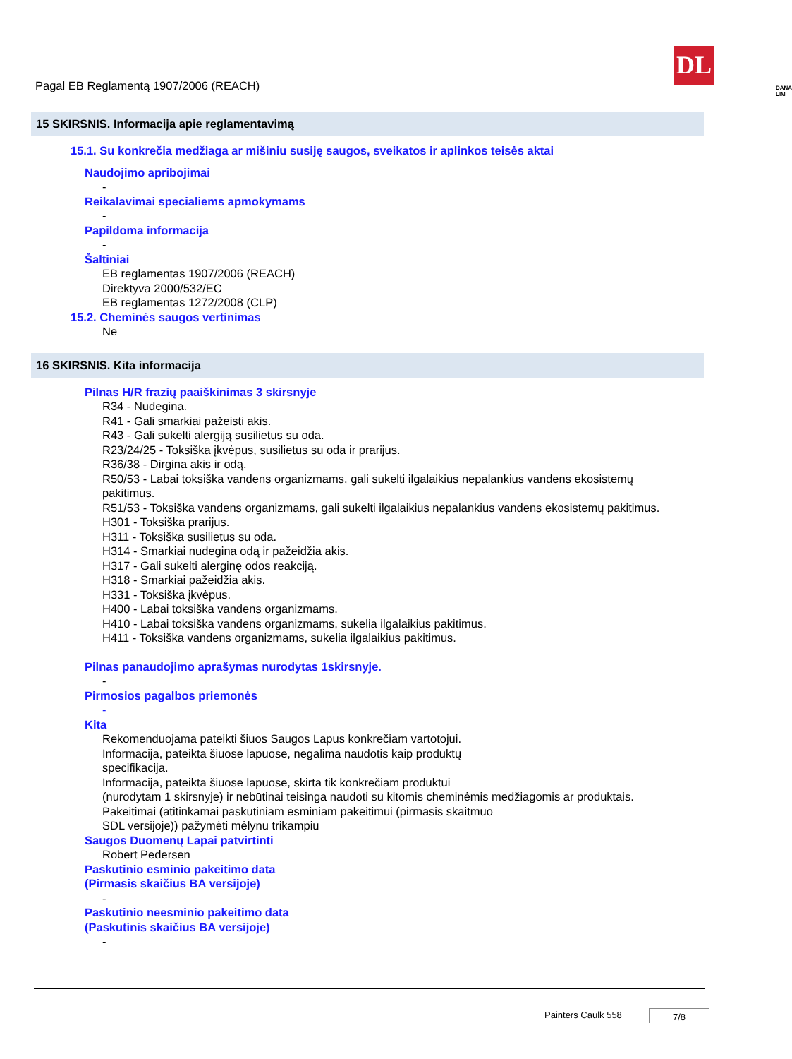Pagal EB Reglamentą 1907/2006 (REACH)
DL
DANA LIM
15 SKIRSNIS. Informacija apie reglamentavimą
15.1. Su konkrečia medžiaga ar mišiniu susiję saugos, sveikatos ir aplinkos teisės aktai
Naudojimo apribojimai
-
Reikalavimai specialiems apmokymams
-
Papildoma informacija
-
Šaltiniai
EB reglamentas 1907/2006 (REACH)
Direktyva 2000/532/EC
EB reglamentas 1272/2008 (CLP)
15.2. Cheminės saugos vertinimas
Ne
16 SKIRSNIS. Kita informacija
Pilnas H/R frazių paaiškinimas 3 skirsnyje
R34 - Nudegina.
R41 - Gali smarkiai pažeisti akis.
R43 - Gali sukelti alergiją susilietus su oda.
R23/24/25 - Toksiška įkvėpus, susilietus su oda ir prarijus.
R36/38 - Dirgina akis ir odą.
R50/53 - Labai toksiška vandens organizmams, gali sukelti ilgalaikius nepalankius vandens ekosistemų pakitimus.
R51/53 - Toksiška vandens organizmams, gali sukelti ilgalaikius nepalankius vandens ekosistemų pakitimus.
H301 - Toksiška prarijus.
H311 - Toksiška susilietus su oda.
H314 - Smarkiai nudegina odą ir pažeidžia akis.
H317 - Gali sukelti alerginę odos reakciją.
H318 - Smarkiai pažeidžia akis.
H331 - Toksiška įkvėpus.
H400 - Labai toksiška vandens organizmams.
H410 - Labai toksiška vandens organizmams, sukelia ilgalaikius pakitimus.
H411 - Toksiška vandens organizmams, sukelia ilgalaikius pakitimus.
Pilnas panaudojimo aprašymas nurodytas 1skirsnyje.
-
Pirmosios pagalbos priemonės
-
Kita
Rekomenduojama pateikti šiuos Saugos Lapus konkrečiam vartotojui.
Informacija, pateikta šiuose lapuose, negalima naudotis kaip produktų
specifikacija.
Informacija, pateikta šiuose lapuose, skirta tik konkrečiam produktui
(nurodytam 1 skirsnyje) ir nebūtinai teisinga naudoti su kitomis cheminėmis medžiagomis ar produktais.
Pakeitimai (atitinkamai paskutiniam esminiam pakeitimui (pirmasis skaitmuo
SDL versijoje)) pažymėti mėlynu trikampiu
Saugos Duomenų Lapai patvirtinti
Robert Pedersen
Paskutinio esminio pakeitimo data
(Pirmasis skaičius BA versijoje)
-
Paskutinio neesminio pakeitimo data
(Paskutinis skaičius BA versijoje)
-
Painters Caulk 558 7/8